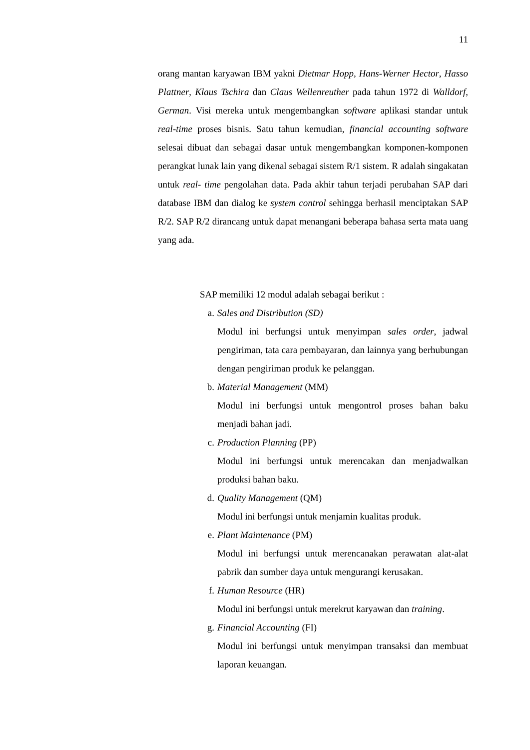11
orang mantan karyawan IBM yakni Dietmar Hopp, Hans-Werner Hector, Hasso Plattner, Klaus Tschira dan Claus Wellenreuther pada tahun 1972 di Walldorf, German. Visi mereka untuk mengembangkan software aplikasi standar untuk real-time proses bisnis. Satu tahun kemudian, financial accounting software selesai dibuat dan sebagai dasar untuk mengembangkan komponen-komponen perangkat lunak lain yang dikenal sebagai sistem R/1 sistem. R adalah singakatan untuk real- time pengolahan data. Pada akhir tahun terjadi perubahan SAP dari database IBM dan dialog ke system control sehingga berhasil menciptakan SAP R/2. SAP R/2 dirancang untuk dapat menangani beberapa bahasa serta mata uang yang ada.
SAP memiliki 12 modul adalah sebagai berikut :
a. Sales and Distribution (SD)
Modul ini berfungsi untuk menyimpan sales order, jadwal pengiriman, tata cara pembayaran, dan lainnya yang berhubungan dengan pengiriman produk ke pelanggan.
b. Material Management (MM)
Modul ini berfungsi untuk mengontrol proses bahan baku menjadi bahan jadi.
c. Production Planning (PP)
Modul ini berfungsi untuk merencakan dan menjadwalkan produksi bahan baku.
d. Quality Management (QM)
Modul ini berfungsi untuk menjamin kualitas produk.
e. Plant Maintenance (PM)
Modul ini berfungsi untuk merencanakan perawatan alat-alat pabrik dan sumber daya untuk mengurangi kerusakan.
f. Human Resource (HR)
Modul ini berfungsi untuk merekrut karyawan dan training.
g. Financial Accounting (FI)
Modul ini berfungsi untuk menyimpan transaksi dan membuat laporan keuangan.